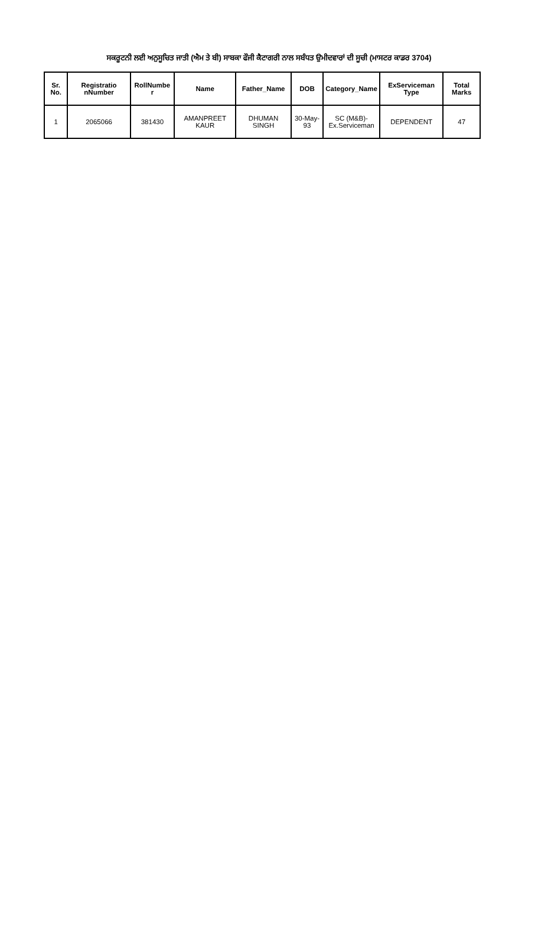ਸਕਰੂਟਨੀ ਲਈ ਅਨੁਸੂਚਿਤ ਜਾਤੀ (ਐਮ ਤੇ ਬੀ) ਸਾਬਕਾ ਫੌਜੀ ਕੈਟਾਗਰੀ ਨਾਲ ਸਬੰਧਤ ਉਮੀਦਵਾਰਾਂ ਦੀ ਸੂਚੀ (ਮਾਸਟਰ ਕਾਡਰ 3704)
| Sr. No. | Registratio nNumber | RollNumbe r | Name | Father_Name | DOB | Category_Name | ExServiceman Type | Total Marks |
| --- | --- | --- | --- | --- | --- | --- | --- | --- |
| 1 | 2065066 | 381430 | AMANPREET KAUR | DHUMAN SINGH | 30-May-93 | SC (M&B)- Ex.Serviceman | DEPENDENT | 47 |